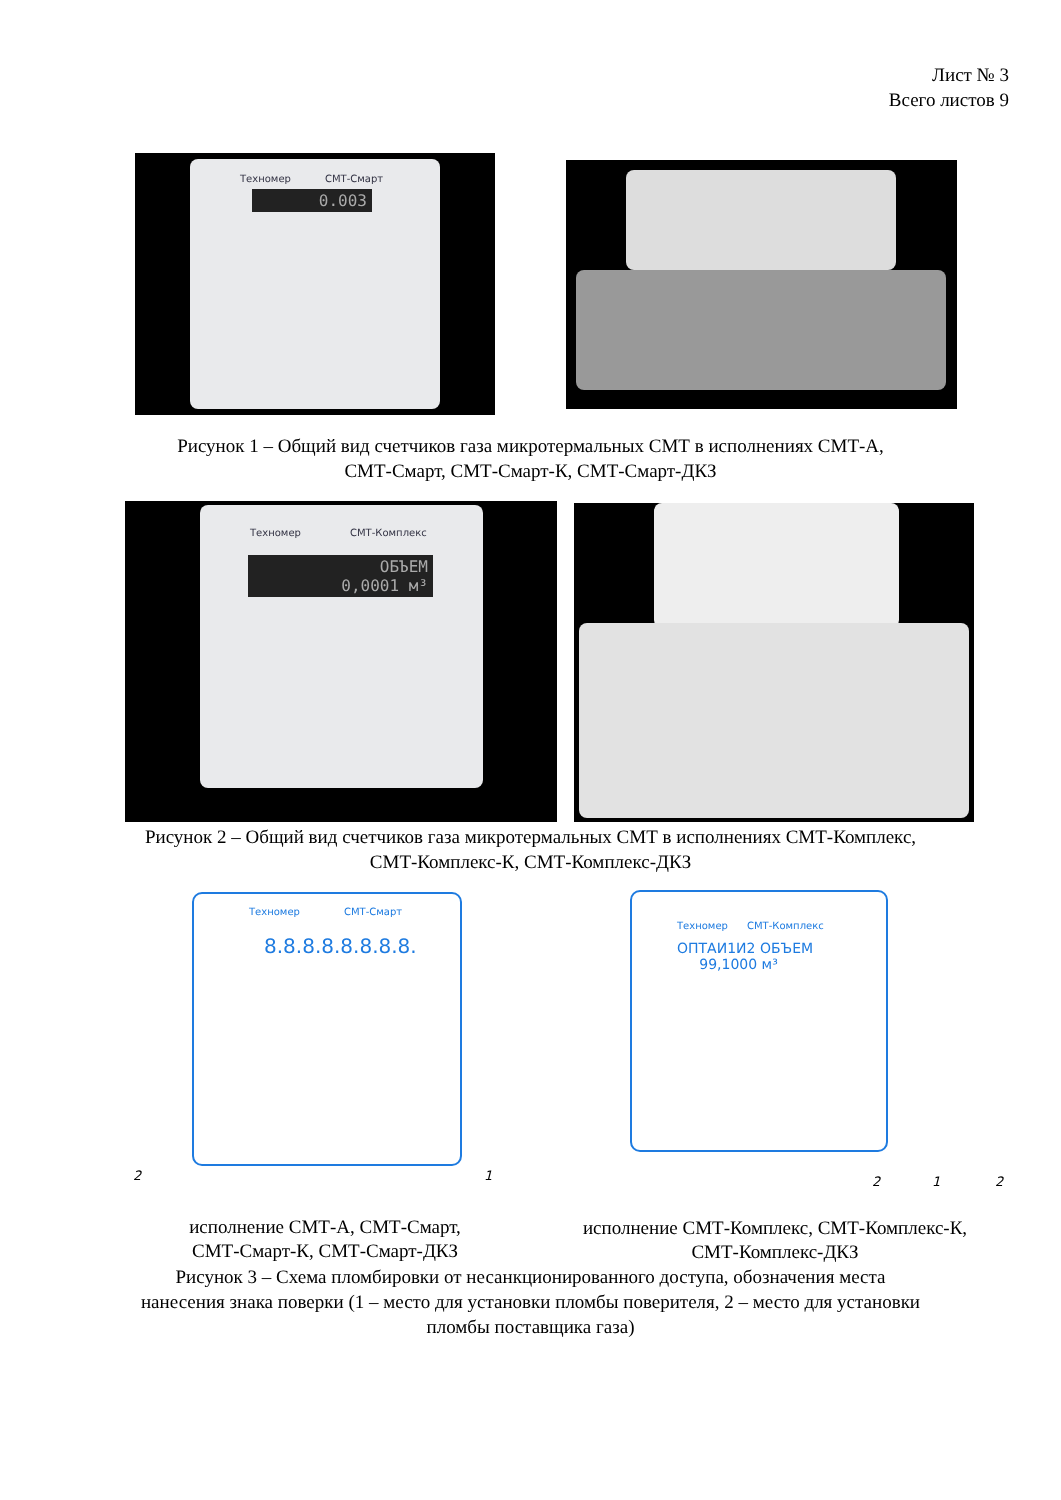Лист № 3
Всего листов 9
Техномер СМТ-Смарт
0.003
Рисунок 1 – Общий вид счетчиков газа микротермальных СМТ в исполнениях СМТ-А,
СМТ-Смарт, СМТ-Смарт-К, СМТ-Смарт-ДКЗ
Техномер СМТ-Комплекс
ОБЪЕМ
0,0001 м³
Рисунок 2 – Общий вид счетчиков газа микротермальных СМТ в исполнениях СМТ-Комплекс,
СМТ-Комплекс-К, СМТ-Комплекс-ДКЗ
Техномер СМТ-Смарт
8.8.8.8.8.8.8.8.
2 1
Техномер СМТ-Комплекс
ОПТАИ1И2 ОБЪЕМ
99,1000 м³
2 1 2
исполнение СМТ-А, СМТ-Смарт,
СМТ-Смарт-К, СМТ-Смарт-ДКЗ
исполнение СМТ-Комплекс, СМТ-Комплекс-К,
СМТ-Комплекс-ДКЗ
Рисунок 3 – Схема пломбировки от несанкционированного доступа, обозначения места
нанесения знака поверки (1 – место для установки пломбы поверителя, 2 – место для установки
пломбы поставщика газа)